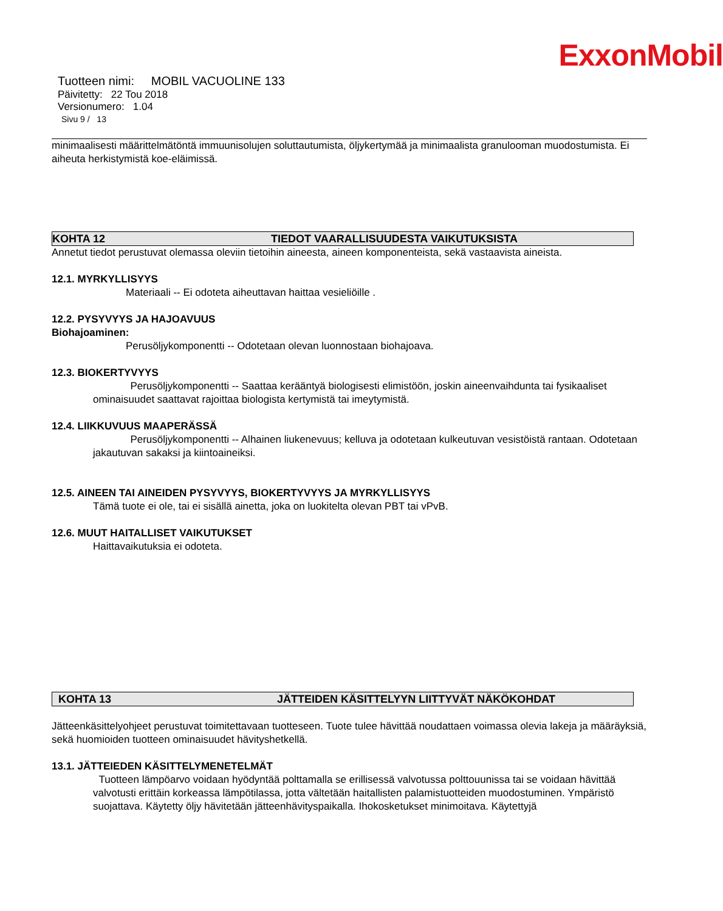ExxonMobil
Tuotteen nimi: MOBIL VACUOLINE 133
Päivitetty: 22 Tou 2018
Versionumero: 1.04
Sivu 9 / 13
minimaalisesti määrittelmätöntä immuunisolujen soluttautumista, öljykertymää ja minimaalista granulooman muodostumista. Ei aiheuta herkistymistä koe-eläimissä.
KOHTA 12 TIEDOT VAARALLISUUDESTA VAIKUTUKSISTA
Annetut tiedot perustuvat olemassa oleviin tietoihin aineesta, aineen komponenteista, sekä vastaavista aineista.
12.1. MYRKYLLISYYS
Materiaali -- Ei odoteta aiheuttavan haittaa vesieliöille .
12.2. PYSYVYYS JA HAJOAVUUS
Biohajoaminen:
Perusöljykomponentti -- Odotetaan olevan luonnostaan biohajoava.
12.3. BIOKERTYVYYS
Perusöljykomponentti -- Saattaa kerääntyä biologisesti elimistöön, joskin aineenvaihdunta tai fysikaaliset ominaisuudet saattavat rajoittaa biologista kertymistä tai imeytymistä.
12.4. LIIKKUVUUS MAAPERÄSSÄ
Perusöljykomponentti -- Alhainen liukenevuus; kelluva ja odotetaan kulkeutuvan vesistöistä rantaan. Odotetaan jakautuvan sakaksi ja kiintoaineiksi.
12.5. AINEEN TAI AINEIDEN PYSYVYYS, BIOKERTYVYYS JA MYRKYLLISYYS
Tämä tuote ei ole, tai ei sisällä ainetta, joka on luokitelta olevan PBT tai vPvB.
12.6. MUUT HAITALLISET VAIKUTUKSET
Haittavaikutuksia ei odoteta.
KOHTA 13 JÄTTEIDEN KÄSITTELYYN LIITTYVÄT NÄKÖKOHDAT
Jätteenkäsittelyohjeet perustuvat toimitettavaan tuotteseen. Tuote tulee hävittää noudattaen voimassa olevia lakeja ja määräyksiä, sekä huomioiden tuotteen ominaisuudet hävityshetkellä.
13.1. JÄTTEIEDEN KÄSITTELYMENETELMÄT
Tuotteen lämpöarvo voidaan hyödyntää polttamalla se erillisessä valvotussa polttouunissa tai se voidaan hävittää valvotusti erittäin korkeassa lämpötilassa, jotta vältetään haitallisten palamistuotteiden muodostuminen. Ympäristö suojattava. Käytetty öljy hävitetään jätteenhävityspaikalla. Ihokosketukset minimoitava. Käytettyjä